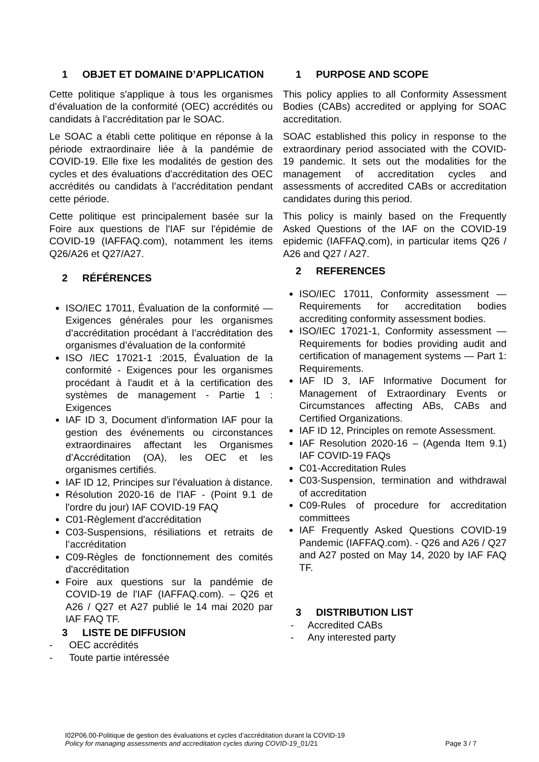1 OBJET ET DOMAINE D’APPLICATION
Cette politique s'applique à tous les organismes d’évaluation de la conformité (OEC) accrédités ou candidats à l’accréditation par le SOAC.
Le SOAC a établi cette politique en réponse à la période extraordinaire liée à la pandémie de COVID-19. Elle fixe les modalités de gestion des cycles et des évaluations d'accréditation des OEC accrédités ou candidats à l’accréditation pendant cette période.
Cette politique est principalement basée sur la Foire aux questions de l'IAF sur l'épidémie de COVID-19 (IAFFAQ.com), notamment les items Q26/A26 et Q27/A27.
2 RÉFÉRENCES
ISO/IEC 17011, Évaluation de la conformité — Exigences générales pour les organismes d’accréditation procédant à l’accréditation des organismes d’évaluation de la conformité
ISO /IEC 17021-1 :2015, Évaluation de la conformité - Exigences pour les organismes procédant à l'audit et à la certification des systèmes de management - Partie 1 : Exigences
IAF ID 3, Document d'information IAF pour la gestion des événements ou circonstances extraordinaires affectant les Organismes d’Accréditation (OA), les OEC et les organismes certifiés.
IAF ID 12, Principes sur l'évaluation à distance.
Résolution 2020-16 de l'IAF - (Point 9.1 de l'ordre du jour) IAF COVID-19 FAQ
C01-Règlement d'accréditation
C03-Suspensions, résiliations et retraits de l’accréditation
C09-Règles de fonctionnement des comités d'accréditation
Foire aux questions sur la pandémie de COVID-19 de l'IAF (IAFFAQ.com). – Q26 et A26 / Q27 et A27 publié le 14 mai 2020 par IAF FAQ TF.
3 LISTE DE DIFFUSION
- OEC accrédités
- Toute partie intéressée
1 PURPOSE AND SCOPE
This policy applies to all Conformity Assessment Bodies (CABs) accredited or applying for SOAC accreditation.
SOAC established this policy in response to the extraordinary period associated with the COVID-19 pandemic. It sets out the modalities for the management of accreditation cycles and assessments of accredited CABs or accreditation candidates during this period.
This policy is mainly based on the Frequently Asked Questions of the IAF on the COVID-19 epidemic (IAFFAQ.com), in particular items Q26 / A26 and Q27 / A27.
2 REFERENCES
ISO/IEC 17011, Conformity assessment — Requirements for accreditation bodies accrediting conformity assessment bodies.
ISO/IEC 17021-1, Conformity assessment — Requirements for bodies providing audit and certification of management systems — Part 1: Requirements.
IAF ID 3, IAF Informative Document for Management of Extraordinary Events or Circumstances affecting ABs, CABs and Certified Organizations.
IAF ID 12, Principles on remote Assessment.
IAF Resolution 2020-16 – (Agenda Item 9.1) IAF COVID-19 FAQs
C01-Accreditation Rules
C03-Suspension, termination and withdrawal of accreditation
C09-Rules of procedure for accreditation committees
IAF Frequently Asked Questions COVID-19 Pandemic (IAFFAQ.com). - Q26 and A26 / Q27 and A27 posted on May 14, 2020 by IAF FAQ TF.
3 DISTRIBUTION LIST
- Accredited CABs
- Any interested party
I02P06.00-Politique de gestion des évaluations et cycles d’accréditation durant la COVID-19
Policy for managing assessments and accreditation cycles during COVID-19_01/21 Page 3 / 7